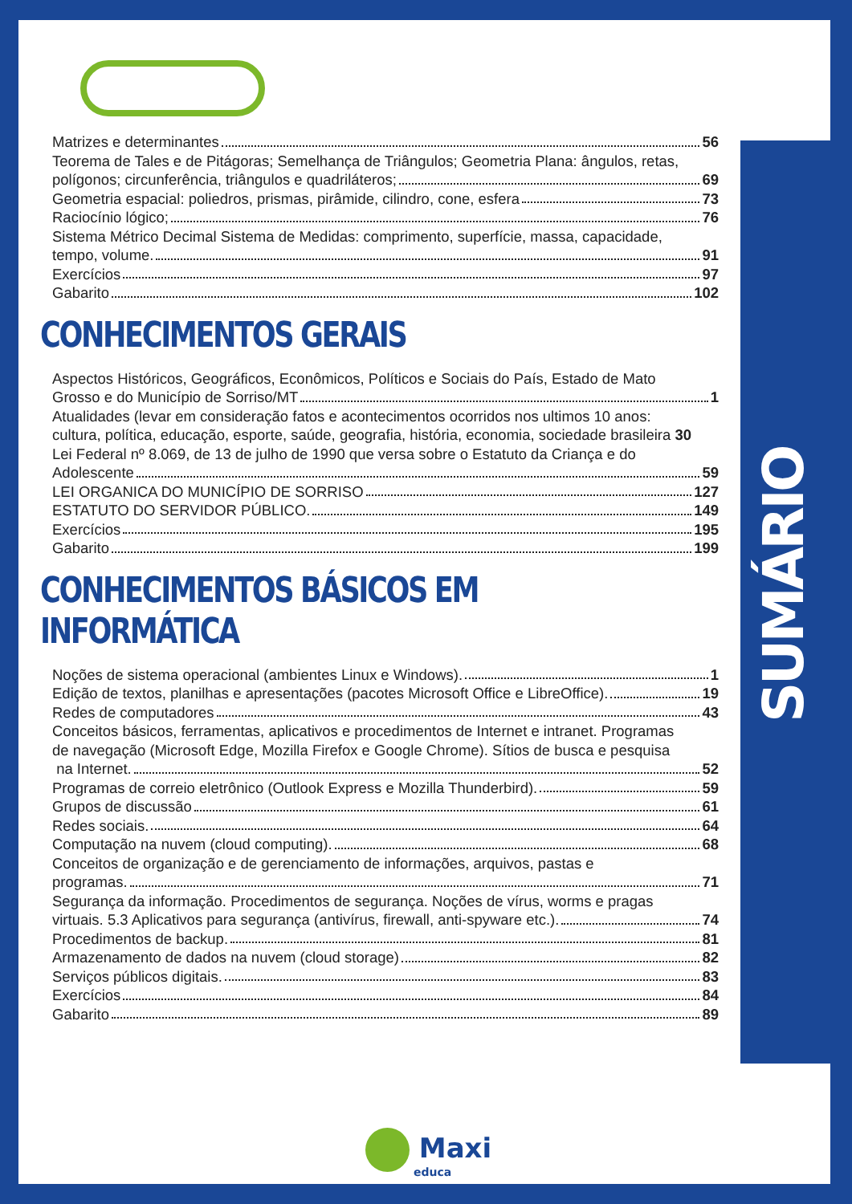SUMÁRIO
Matrizes e determinantes 56
Teorema de Tales e de Pitágoras; Semelhança de Triângulos; Geometria Plana: ângulos, retas,
polígonos; circunferência, triângulos e quadriláteros; 69
Geometria espacial: poliedros, prismas, pirâmide, cilindro, cone, esfera 73
Raciocínio lógico; 76
Sistema Métrico Decimal Sistema de Medidas: comprimento, superfície, massa, capacidade,
tempo, volume. 91
Exercícios 97
Gabarito 102
CONHECIMENTOS GERAIS
Aspectos Históricos, Geográficos, Econômicos, Políticos e Sociais do País, Estado de Mato
Grosso e do Município de Sorriso/MT 1
Atualidades (levar em consideração fatos e acontecimentos ocorridos nos ultimos 10 anos:
cultura, política, educação, esporte, saúde, geografia, história, economia, sociedade brasileira 30
Lei Federal nº 8.069, de 13 de julho de 1990 que versa sobre o Estatuto da Criança e do
Adolescente 59
LEI ORGANICA DO MUNICÍPIO DE SORRISO 127
ESTATUTO DO SERVIDOR PÚBLICO. 149
Exercícios 195
Gabarito 199
CONHECIMENTOS BÁSICOS EM INFORMÁTICA
Noções de sistema operacional (ambientes Linux e Windows). 1
Edição de textos, planilhas e apresentações (pacotes Microsoft Office e LibreOffice). 19
Redes de computadores 43
Conceitos básicos, ferramentas, aplicativos e procedimentos de Internet e intranet. Programas
de navegação (Microsoft Edge, Mozilla Firefox e Google Chrome). Sítios de busca e pesquisa
na Internet. 52
Programas de correio eletrônico (Outlook Express e Mozilla Thunderbird). 59
Grupos de discussão 61
Redes sociais. 64
Computação na nuvem (cloud computing). 68
Conceitos de organização e de gerenciamento de informações, arquivos, pastas e
programas. 71
Segurança da informação. Procedimentos de segurança. Noções de vírus, worms e pragas
virtuais. 5.3 Aplicativos para segurança (antivírus, firewall, anti-spyware etc.). 74
Procedimentos de backup. 81
Armazenamento de dados na nuvem (cloud storage) 82
Serviços públicos digitais. 83
Exercícios 84
Gabarito 89
Maxi
educa